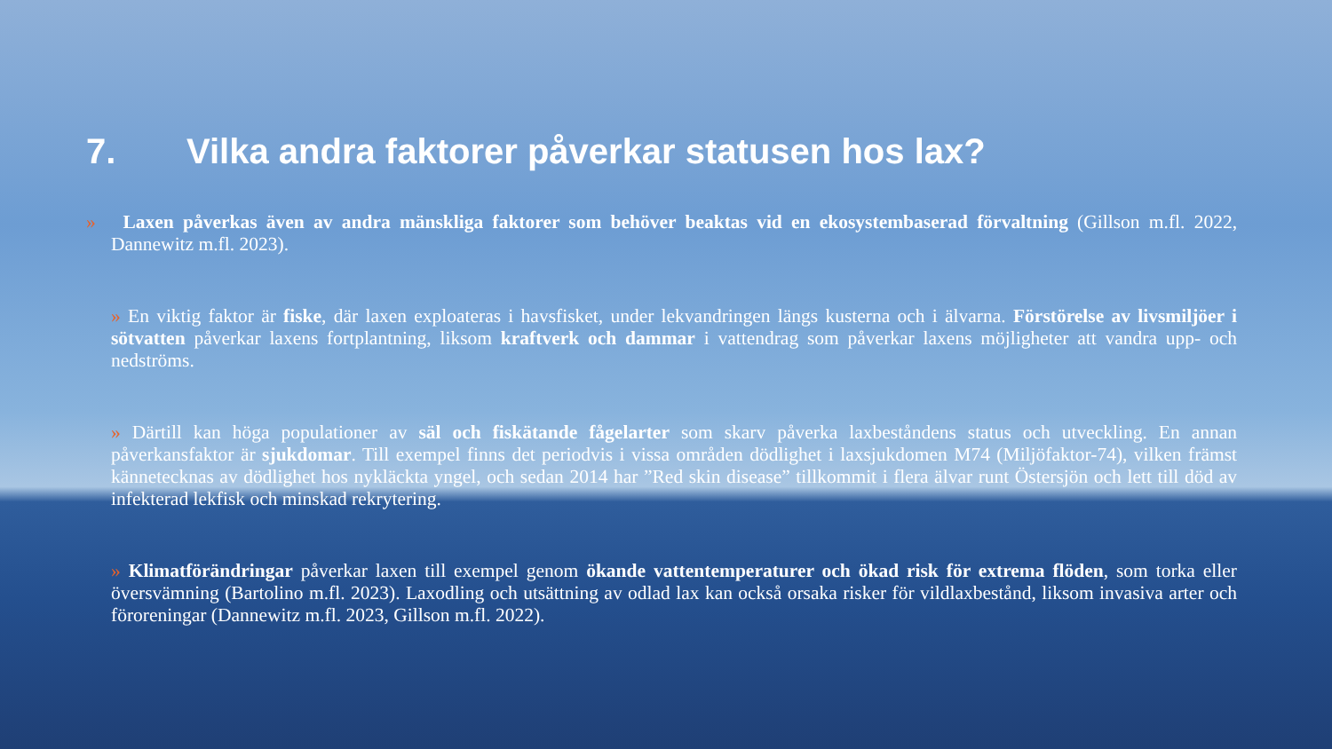7. Vilka andra faktorer påverkar statusen hos lax?
» Laxen påverkas även av andra mänskliga faktorer som behöver beaktas vid en ekosystembaserad förvaltning (Gillson m.fl. 2022, Dannewitz m.fl. 2023).
» En viktig faktor är fiske, där laxen exploateras i havsfisket, under lekvandringen längs kusterna och i älvarna. Förstörelse av livsmiljöer i sötvatten påverkar laxens fortplantning, liksom kraftverk och dammar i vattendrag som påverkar laxens möjligheter att vandra upp- och nedströms.
» Därtill kan höga populationer av säl och fiskätande fågelarter som skarv påverka laxbeståndens status och utveckling. En annan påverkansfaktor är sjukdomar. Till exempel finns det periodvis i vissa områden dödlighet i laxsjukdomen M74 (Miljöfaktor-74), vilken främst kännetecknas av dödlighet hos nykläckta yngel, och sedan 2014 har ”Red skin disease” tillkommit i flera älvar runt Östersjön och lett till död av infekterad lekfisk och minskad rekrytering.
» Klimatförändringar påverkar laxen till exempel genom ökande vattentemperaturer och ökad risk för extrema flöden, som torka eller översvämning (Bartolino m.fl. 2023). Laxodling och utsättning av odlad lax kan också orsaka risker för vildlaxbestånd, liksom invasiva arter och föroreningar (Dannewitz m.fl. 2023, Gillson m.fl. 2022).